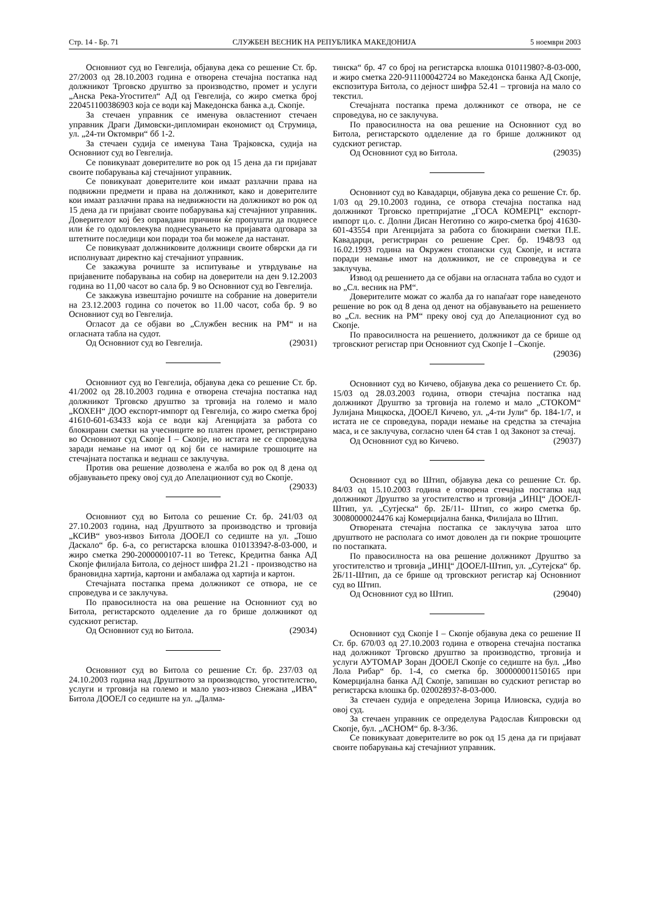Стр. 14 - Бр. 71 СЛУЖБЕН ВЕСНИК НА РЕПУБЛИКА МАКЕДОНИЈА 5 ноември 2003
Основниот суд во Гевгелија, објавува дека со решение Ст. бр. 27/2003 од 28.10.2003 година е отворена стечајна постапка над должникот Трговско друштво за производство, промет и услуги „Анска Река-Угостител“ АД од Гевгелија, со жиро сметка број 220451100386903 која се води кај Македонска банка а.д. Скопје.
За стечаен управник се именува овластениот стечаен управник Драги Димовски-дипломиран економист од Струмица, ул. „24-ти Октомври“ бб 1-2.
За стечаен судија се именува Тана Трајковска, судија на Основниот суд во Гевгелија.
Се повикуваат доверителите во рок од 15 дена да ги пријават своите побарувања кај стечајниот управник.
Се повикуваат доверителите кои имаат разлачни права на подвижни предмети и права на должникот, како и доверителите кои имаат разлачни права на недвижности на должникот во рок од 15 дена да ги пријават своите побарувања кај стечајниот управник. Доверителот кој без оправдани причини ќе пропушти да поднесе или ќе го одолговлекува поднесувањето на пријавата одговара за штетните последици кои поради тоа би можеле да настанат.
Се повикуваат должниковите должници своите обврски да ги исполнуваат директно кај стечајниот управник.
Се закажува рочиште за испитување и утврдување на пријавените побарувања на собир на доверители на ден 9.12.2003 година во 11,00 часот во сала бр. 9 во Основниот суд во Гевгелија.
Се закажува извештајно рочиште на собрание на доверители на 23.12.2003 година со почеток во 11.00 часот, соба бр. 9 во Основниот суд во Гевгелија.
Огласот да се објави во „Службен весник на РМ“ и на огласната табла на судот.
Од Основниот суд во Гевгелија. (29031)
Основниот суд во Гевгелија, објавува дека со решение Ст. бр. 41/2002 од 28.10.2003 година е отворена стечајна постапка над должникот Трговско друштво за трговија на големо и мало „КОХЕН“ ДОО експорт-импорт од Гевгелија, со жиро сметка број 41610-601-63433 која се води кај Агенцијата за работа со блокирани сметки на учесниците во платен промет, регистрирано во Основниот суд Скопје I – Скопје, но истата не се спроведува заради немање на имот од кој би се намириле трошоците на стечајната постапка и веднаш се заклучува.
Против ова решение дозволена е жалба во рок од 8 дена од објавувањето преку овој суд до Апелациониот суд во Скопје. (29033)
Основниот суд во Битола со решение Ст. бр. 241/03 од 27.10.2003 година, над Друштвото за производство и трговија „КСИВ“ увоз-извоз Битола ДООЕЛ со седиште на ул. „Тошо Даскало“ бр. 6-а, со регистарска влошка 01013394?-8-03-000, и жиро сметка 290-2000000107-11 во Тетекс, Кредитна банка АД Скопје филијала Битола, со дејност шифра 21.21 - производство на брановидна хартија, картони и амбалажа од хартија и картон.
Стечајната постапка према должникот се отвора, не се спроведува и се заклучува.
По правосилноста на ова решение на Основниот суд во Битола, регистарското одделение да го брише должникот од судскиот регистар.
Од Основниот суд во Битола. (29034)
Основниот суд во Битола со решение Ст. бр. 237/03 од 24.10.2003 година над Друштвото за производство, угостителство, услуги и трговија на големо и мало увоз-извоз Снежана „ИВА“ Битола ДООЕЛ со седиште на ул. „Далма-
тинска“ бр. 47 со број на регистарска влошка 01011980?-8-03-000, и жиро сметка 220-911100042724 во Македонска банка АД Скопје, експозитура Битола, со дејност шифра 52.41 – трговија на мало со текстил.
Стечајната постапка према должникот се отвора, не се спроведува, но се заклучува.
По правосилноста на ова решение на Основниот суд во Битола, регистарското одделение да го брише должникот од судскиот регистар.
Од Основниот суд во Битола. (29035)
Основниот суд во Кавадарци, објавува дека со решение Ст. бр. 1/03 од 29.10.2003 година, се отвора стечајна постапка над должникот Трговско претпријатие „ГОСА КОМЕРЦ“ експорт-импорт ц.о. с. Долни Дисан Неготино со жиро-сметка број 41630-601-43554 при Агенцијата за работа со блокирани сметки П.Е. Кавадарци, регистриран со решение Срег. бр. 1948/93 од 16.02.1993 година на Окружен стопански суд Скопје, и истата поради немање имот на должникот, не се спроведува и се заклучува.
Извод од решението да се објави на огласната табла во судот и во „Сл. весник на РМ“.
Доверителите можат со жалба да го напаѓаат горе наведеното решение во рок од 8 дена од денот на објавувањето на решението во „Сл. весник на РМ“ преку овој суд до Апелациониот суд во Скопје.
По правосилноста на решението, должникот да се брише од трговскиот регистар при Основниот суд Скопје I –Скопје. (29036)
Основниот суд во Кичево, објавува дека со решението Ст. бр. 15/03 од 28.03.2003 година, отвори стечајна постапка над должникот Друштво за трговија на големо и мало „СТОКОМ“ Јулијана Мицкоска, ДООЕЛ Кичево, ул. „4-ти Јули“ бр. 184-1/7, и истата не се спроведува, поради немање на средства за стечајна маса, и се заклучува, согласно член 64 став 1 од Законот за стечај.
Од Основниот суд во Кичево. (29037)
Основниот суд во Штип, објавува дека со решение Ст. бр. 84/03 од 15.10.2003 година е отворена стечајна постапка над должникот Друштво за угостителство и трговија „ИНЦ“ ДООЕЛ-Штип, ул. „Сутјеска“ бр. 2Б/11- Штип, со жиро сметка бр. 30080000024476 кај Комерцијална банка, Филијала во Штип.
Отворената стечајна постапка се заклучува затоа што друштвото не располага со имот доволен да ги покрие трошоците по постапката.
По правосилноста на ова решение должникот Друштво за угостителство и трговија „ИНЦ“ ДООЕЛ-Штип, ул. „Сутејска“ бр. 2Б/11-Штип, да се брише од трговскиот регистар кај Основниот суд во Штип.
Од Основниот суд во Штип. (29040)
Основниот суд Скопје I – Скопје објавува дека со решение II Ст. бр. 670/03 од 27.10.2003 година е отворена стечајна постапка над должникот Трговско друштво за производство, трговија и услуги АУТОМАР Зоран ДООЕЛ Скопје со седиште на бул. „Иво Лола Рибар“ бр. 1-4, со сметка бр. 300000001150165 при Комерцијална банка АД Скопје, запишан во судскиот регистар во регистарска влошка бр. 02002893?-8-03-000.
За стечаен судија е определена Зорица Илиовска, судија во овој суд.
За стечаен управник се определува Радослав Ќипровски од Скопје, бул. „АСНОМ“ бр. 8-3/36.
Се повикуваат доверителите во рок од 15 дена да ги пријават своите побарувања кај стечајниот управник.